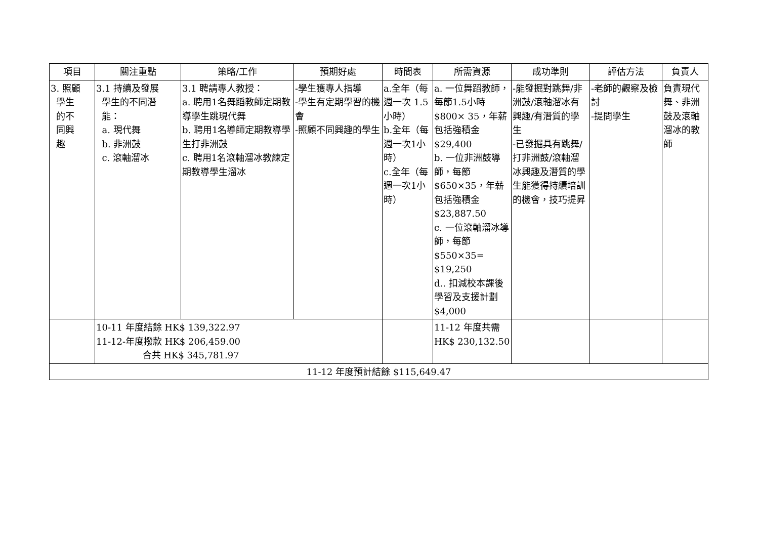| 項目 | 關注重點 | 策略/工作 | 預期好處 | 時間表 | 所需資源 | 成功準則 | 評估方法 | 負責人 |
| --- | --- | --- | --- | --- | --- | --- | --- | --- |
| 3. 照顧 學生 的不 同興 趣 | 3.1 持續及發展 學生的不同潛 能： a. 現代舞 b. 非洲鼓 c. 滾軸溜冰 | 3.1 聘請專人教授： a. 聘用1名舞蹈教師定期教導學生跳現代舞 b. 聘用1名導師定期教導學生打非洲鼓 c. 聘用1名滾軸溜冰教練定期教導學生溜冰 | -學生獲專人指導 -學生有定期學習的機會 -照顧不同興趣的學生 | a.全年（每週一次 1.5小時） b.全年（每週一次1小時） c.全年（每週一次1小時） | a. 一位舞蹈教師，每節1.5小時$800× 35，年薪包括強積金$29,400 b. 一位非洲鼓導師，每節 $650×35，年薪包括強積金 $23,887.50 c. 一位滾軸溜冰導師，每節 $550×35= $19,250 d.. 扣減校本課後學習及支援計劃$4,000 | -能發掘對跳舞/非洲鼓/滾軸溜冰有興趣/有潛質的學生 -已發掘具有跳舞/打非洲鼓/滾軸溜冰興趣及潛質的學生能獲得持續培訓的機會，技巧提昇 | -老師的觀察及檢討 -提問學生 | 負責現代舞、非洲鼓及滾軸溜冰的教師 |
| | 10-11 年度結餘 HK$ 139,322.97 11-12-年度撥款 HK$ 206,459.00 合共 HK$ 345,781.97 | | | | 11-12 年度共需 HK$ 230,132.50 | | | |
| 11-12 年度預計結餘 $115,649.47 | | | | | | | | |